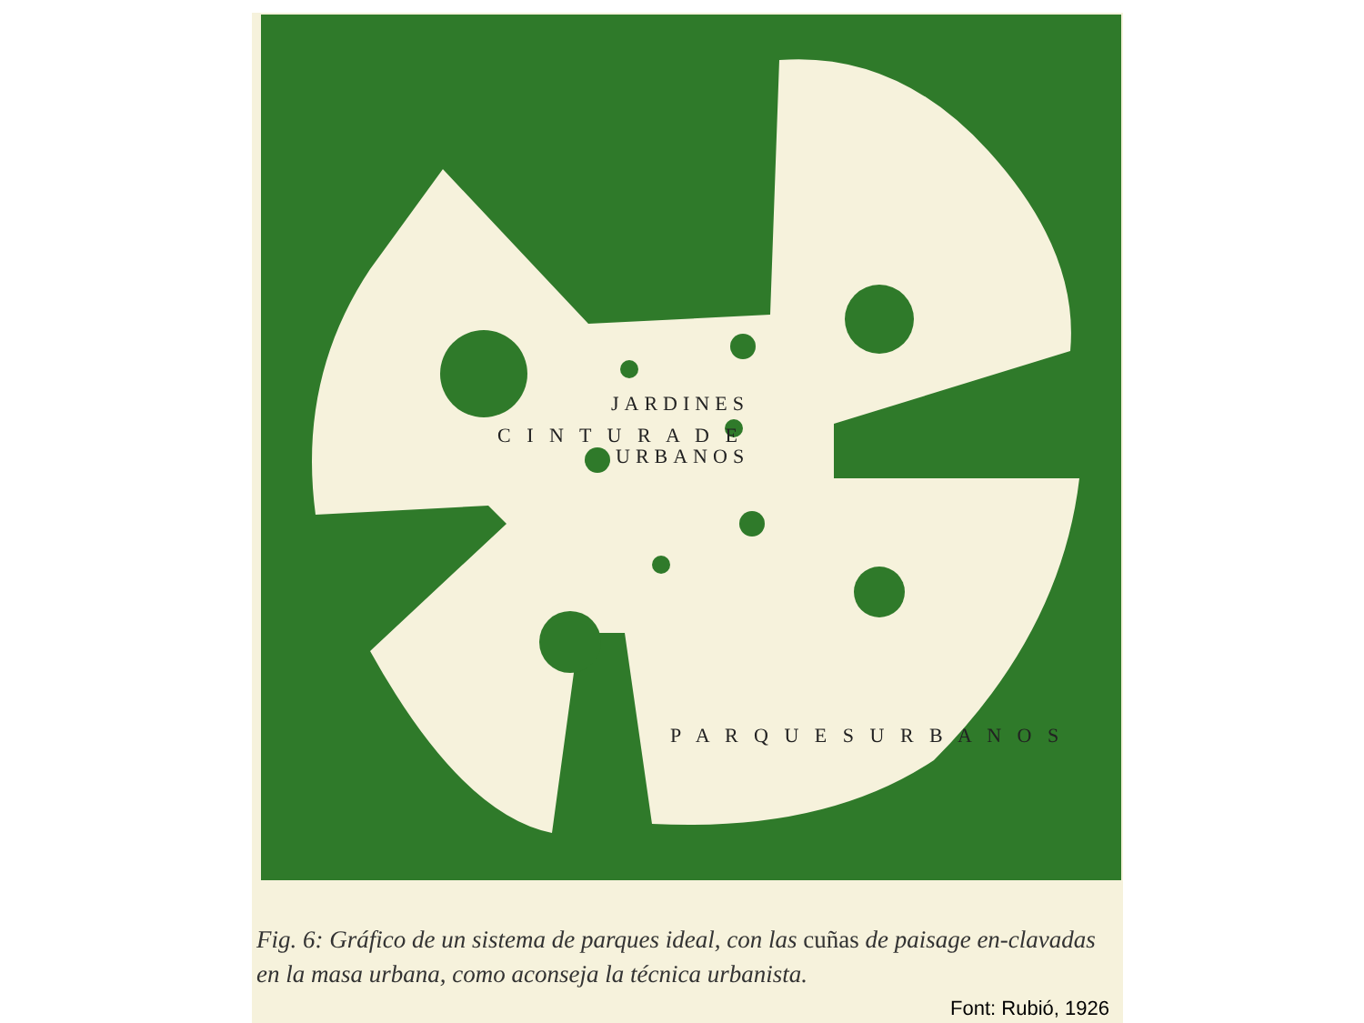JARDINES
URBANOS
C I N T U R A D E
P A R Q U E S U R B A N O S
Fig. 6: Gráfico de un sistema de parques ideal, con las cuñas de paisage en-clavadas en la masa urbana, como aconseja la técnica urbanista.
Font: Rubió, 1926